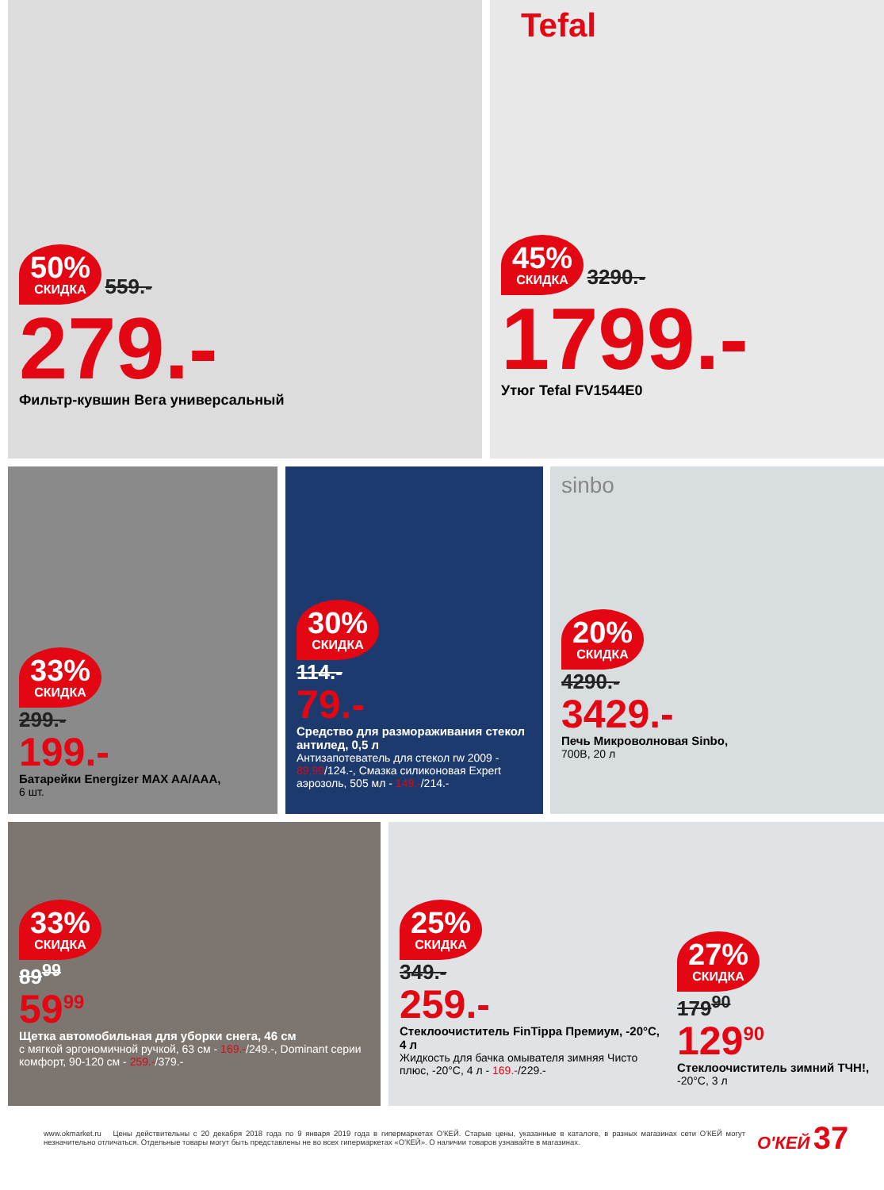50% СКИДКА 559.-
279.-
Фильтр-кувшин Вега универсальный
Tefal
45% СКИДКА 3290.-
1799.-
Утюг Tefal FV1544E0
33% СКИДКА
299.-
199.-
Батарейки Energizer MAX AA/AAA,
6 шт.
30% СКИДКА
114.-
79.-
Средство для размораживания стекол антилед, 0,5 л
Антизапотеватель для стекол rw 2009 - 89,99/124.-, Смазка силиконовая Expert аэрозоль, 505 мл - 149.-/214.-
sinbo
20% СКИДКА
4290.-
3429.-
Печь Микроволновая Sinbo,
700В, 20 л
33% СКИДКА
89<sup>99</sup>
59<sup>99</sup>
Щетка автомобильная для уборки снега, 46 см
с мягкой эргономичной ручкой, 63 см - 169.-/249.-, Dominant серии комфорт, 90-120 см - 259.-/379.-
25% СКИДКА
349.-
259.-
Стеклоочиститель FinTippa Премиум, -20°С, 4 л
Жидкость для бачка омывателя зимняя Чисто плюс, -20°С, 4 л - 169.-/229.-
27% СКИДКА
179<sup>90</sup>
129<sup>90</sup>
Стеклоочиститель зимний ТЧН!,
-20°С, 3 л
www.okmarket.ru Цены действительны с 20 декабря 2018 года по 9 января 2019 года в гипермаркетах О'КЕЙ. Старые цены, указанные в каталоге, в разных магазинах сети О'КЕЙ могут незначительно отличаться. Отдельные товары могут быть представлены не во всех гипермаркетах «О'КЕЙ». О наличии товаров узнавайте в магазинах.
О'КЕЙ 37